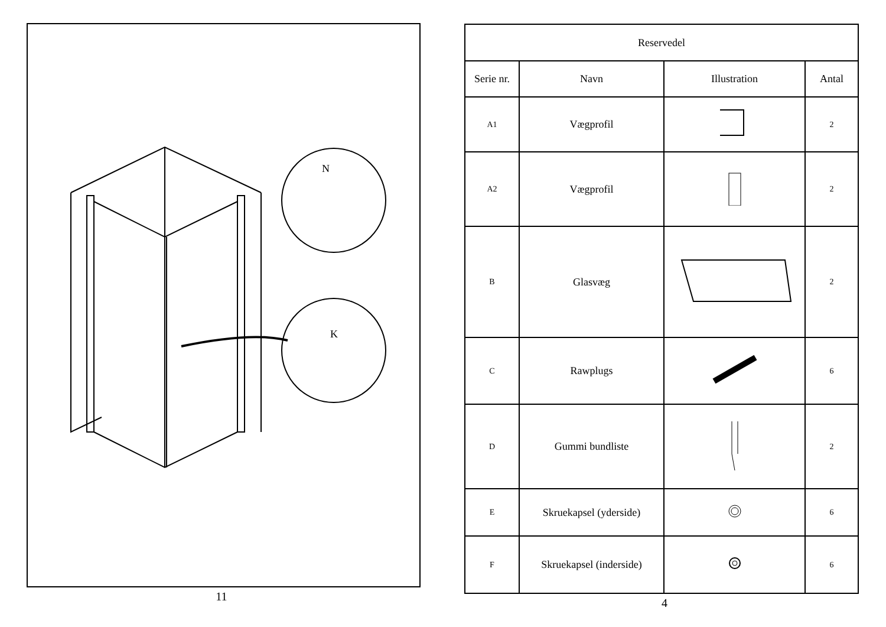N
K
11
| Reservedel | | | |
| --- | --- | --- | --- |
| Serie nr. | Navn | Illustration | Antal |
| A1 | Vægprofil | | 2 |
| A2 | Vægprofil | | 2 |
| B | Glasvæg | | 2 |
| C | Rawplugs | | 6 |
| D | Gummi bundliste | | 2 |
| E | Skruekapsel (yderside) | | 6 |
| F | Skruekapsel (inderside) | | 6 |
4